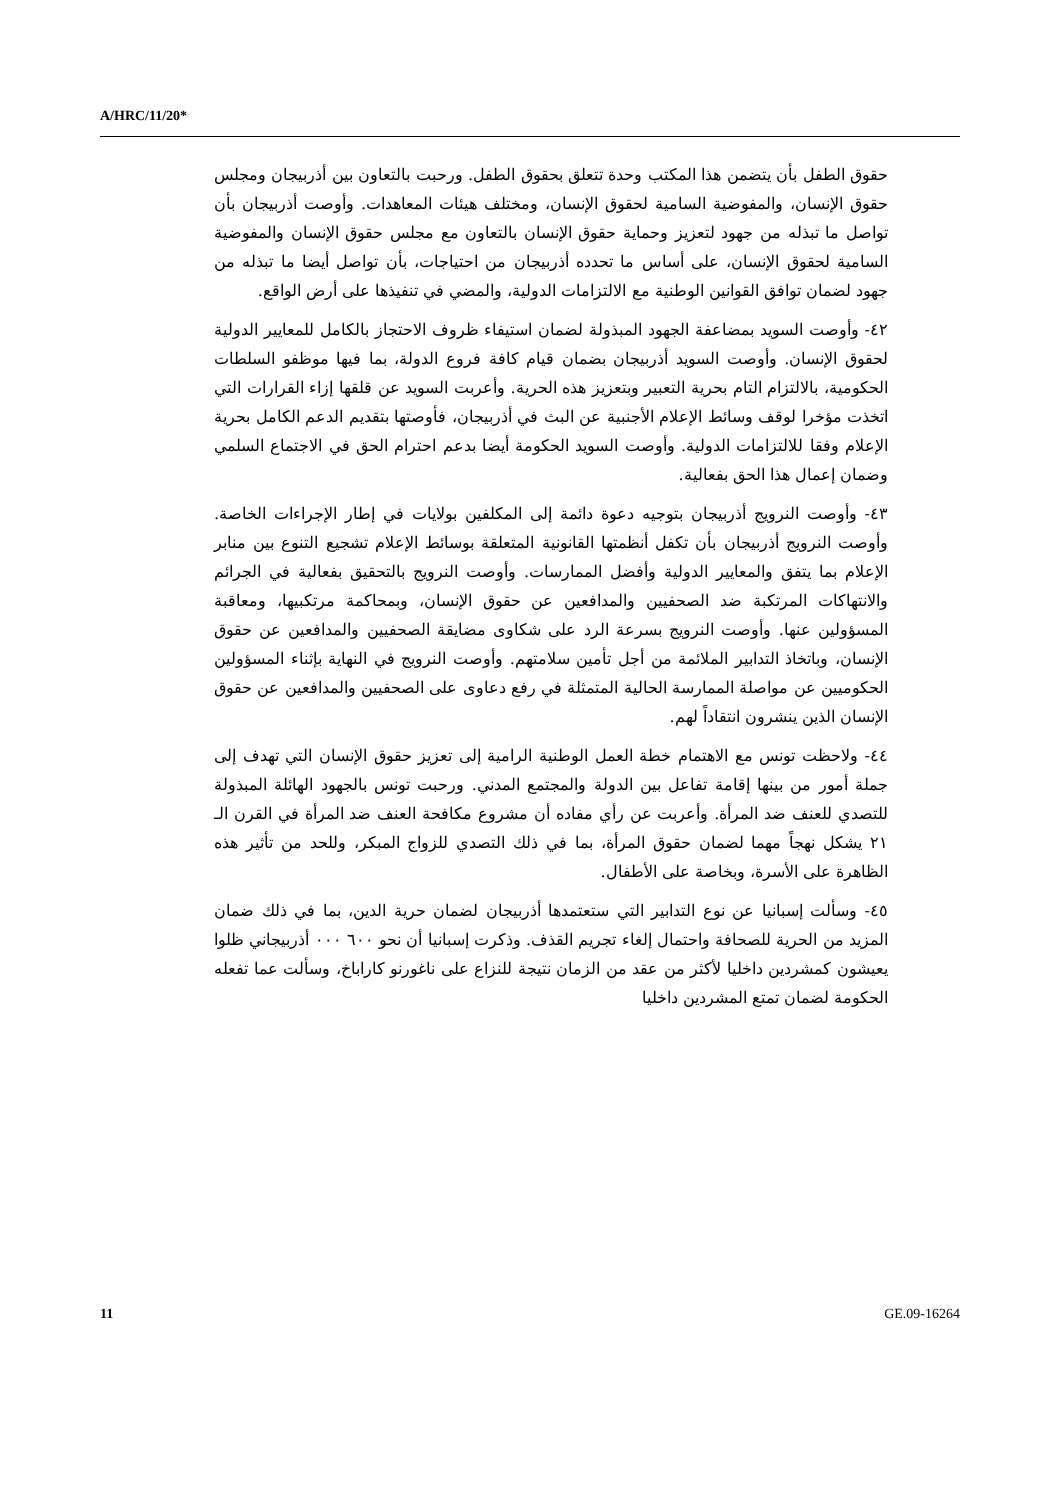A/HRC/11/20*
حقوق الطفل بأن يتضمن هذا المكتب وحدة تتعلق بحقوق الطفل. ورحبت بالتعاون بين أذربيجان ومجلس حقوق الإنسان، والمفوضية السامية لحقوق الإنسان، ومختلف هيئات المعاهدات. وأوصت أذربيجان بأن تواصل ما تبذله من جهود لتعزيز وحماية حقوق الإنسان بالتعاون مع مجلس حقوق الإنسان والمفوضية السامية لحقوق الإنسان، على أساس ما تحدده أذربيجان من احتياجات، بأن تواصل أيضا ما تبذله من جهود لضمان توافق القوانين الوطنية مع الالتزامات الدولية، والمضي في تنفيذها على أرض الواقع.
٤٢- وأوصت السويد بمضاعفة الجهود المبذولة لضمان استيفاء ظروف الاحتجاز بالكامل للمعايير الدولية لحقوق الإنسان. وأوصت السويد أذربيجان بضمان قيام كافة فروع الدولة، بما فيها موظفو السلطات الحكومية، بالالتزام التام بحرية التعبير وبتعزيز هذه الحرية. وأعربت السويد عن قلقها إزاء القرارات التي اتخذت مؤخرا لوقف وسائط الإعلام الأجنبية عن البث في أذربيجان، فأوصتها بتقديم الدعم الكامل بحرية الإعلام وفقا للالتزامات الدولية. وأوصت السويد الحكومة أيضا بدعم احترام الحق في الاجتماع السلمي وضمان إعمال هذا الحق بفعالية.
٤٣- وأوصت النرويج أذربيجان بتوجيه دعوة دائمة إلى المكلفين بولايات في إطار الإجراءات الخاصة. وأوصت النرويج أذربيجان بأن تكفل أنظمتها القانونية المتعلقة بوسائط الإعلام تشجيع التنوع بين منابر الإعلام بما يتفق والمعايير الدولية وأفضل الممارسات. وأوصت النرويج بالتحقيق بفعالية في الجرائم والانتهاكات المرتكبة ضد الصحفيين والمدافعين عن حقوق الإنسان، وبمحاكمة مرتكبيها، ومعاقبة المسؤولين عنها. وأوصت النرويج بسرعة الرد على شكاوى مضايقة الصحفيين والمدافعين عن حقوق الإنسان، وباتخاذ التدابير الملائمة من أجل تأمين سلامتهم. وأوصت النرويج في النهاية بإثناء المسؤولين الحكوميين عن مواصلة الممارسة الحالية المتمثلة في رفع دعاوى على الصحفيين والمدافعين عن حقوق الإنسان الذين ينشرون انتقاداً لهم.
٤٤- ولاحظت تونس مع الاهتمام خطة العمل الوطنية الرامية إلى تعزيز حقوق الإنسان التي تهدف إلى جملة أمور من بينها إقامة تفاعل بين الدولة والمجتمع المدني. ورحبت تونس بالجهود الهائلة المبذولة للتصدي للعنف ضد المرأة. وأعربت عن رأي مفاده أن مشروع مكافحة العنف ضد المرأة في القرن الـ ٢١ يشكل نهجاً مهما لضمان حقوق المرأة، بما في ذلك التصدي للزواج المبكر، وللحد من تأثير هذه الظاهرة على الأسرة، وبخاصة على الأطفال.
٤٥- وسألت إسبانيا عن نوع التدابير التي ستعتمدها أذربيجان لضمان حرية الدين، بما في ذلك ضمان المزيد من الحرية للصحافة واحتمال إلغاء تجريم القذف. وذكرت إسبانيا أن نحو ٦٠٠ ٠٠٠ أذربيجاني ظلوا يعيشون كمشردين داخليا لأكثر من عقد من الزمان نتيجة للنزاع على ناغورنو كاراباخ، وسألت عما تفعله الحكومة لضمان تمتع المشردين داخليا
11 GE.09-16264